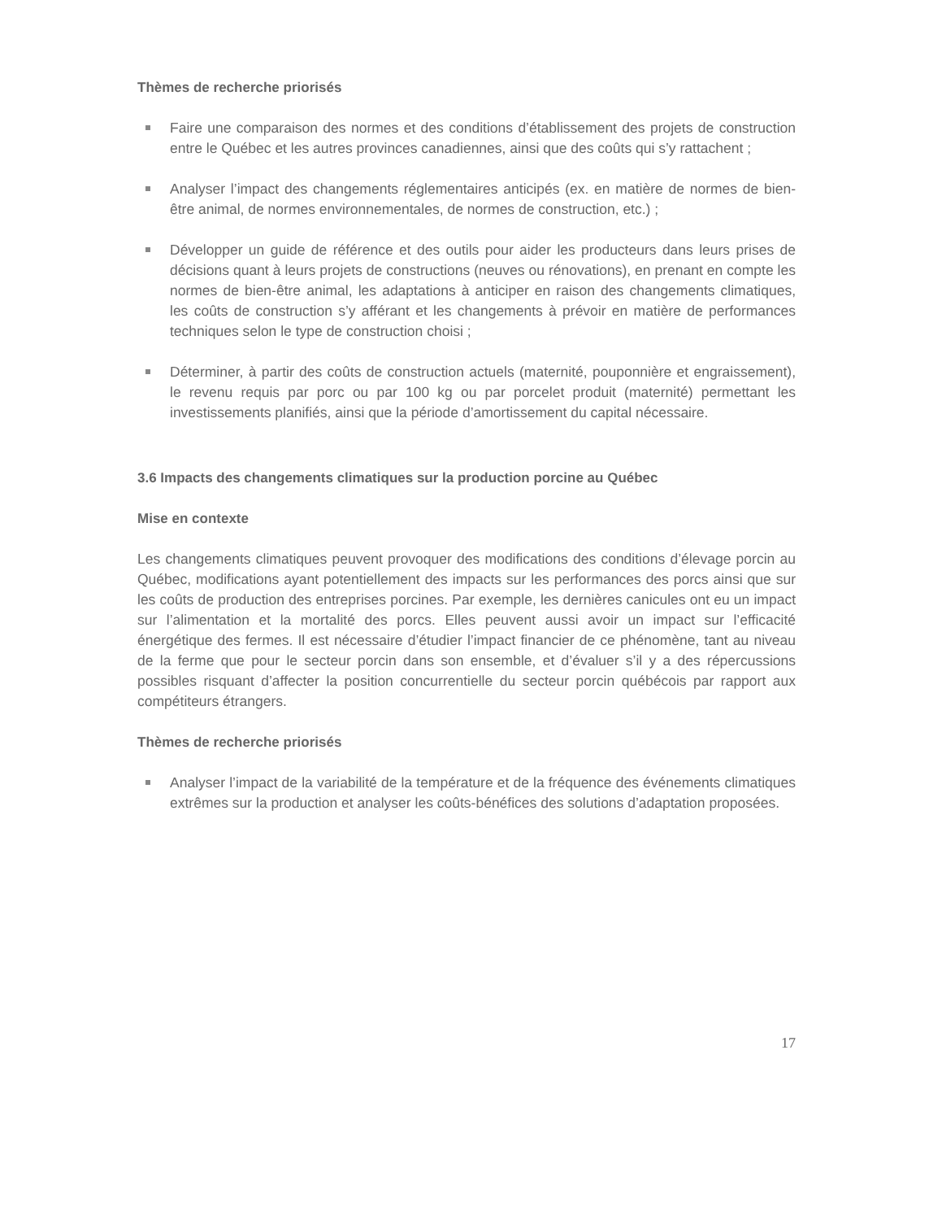Thèmes de recherche priorisés
Faire une comparaison des normes et des conditions d’établissement des projets de construction entre le Québec et les autres provinces canadiennes, ainsi que des coûts qui s’y rattachent ;
Analyser l’impact des changements réglementaires anticipés (ex. en matière de normes de bien-être animal, de normes environnementales, de normes de construction, etc.) ;
Développer un guide de référence et des outils pour aider les producteurs dans leurs prises de décisions quant à leurs projets de constructions (neuves ou rénovations), en prenant en compte les normes de bien-être animal, les adaptations à anticiper en raison des changements climatiques, les coûts de construction s’y afférant et les changements à prévoir en matière de performances techniques selon le type de construction choisi ;
Déterminer, à partir des coûts de construction actuels (maternité, pouponnière et engraissement), le revenu requis par porc ou par 100 kg ou par porcelet produit (maternité) permettant les investissements planifiés, ainsi que la période d’amortissement du capital nécessaire.
3.6 Impacts des changements climatiques sur la production porcine au Québec
Mise en contexte
Les changements climatiques peuvent provoquer des modifications des conditions d’élevage porcin au Québec, modifications ayant potentiellement des impacts sur les performances des porcs ainsi que sur les coûts de production des entreprises porcines. Par exemple, les dernières canicules ont eu un impact sur l’alimentation et la mortalité des porcs. Elles peuvent aussi avoir un impact sur l’efficacité énergétique des fermes. Il est nécessaire d’étudier l’impact financier de ce phénomène, tant au niveau de la ferme que pour le secteur porcin dans son ensemble, et d’évaluer s’il y a des répercussions possibles risquant d’affecter la position concurrentielle du secteur porcin québécois par rapport aux compétiteurs étrangers.
Thèmes de recherche priorisés
Analyser l’impact de la variabilité de la température et de la fréquence des événements climatiques extrêmes sur la production et analyser les coûts-bénéfices des solutions d’adaptation proposées.
17